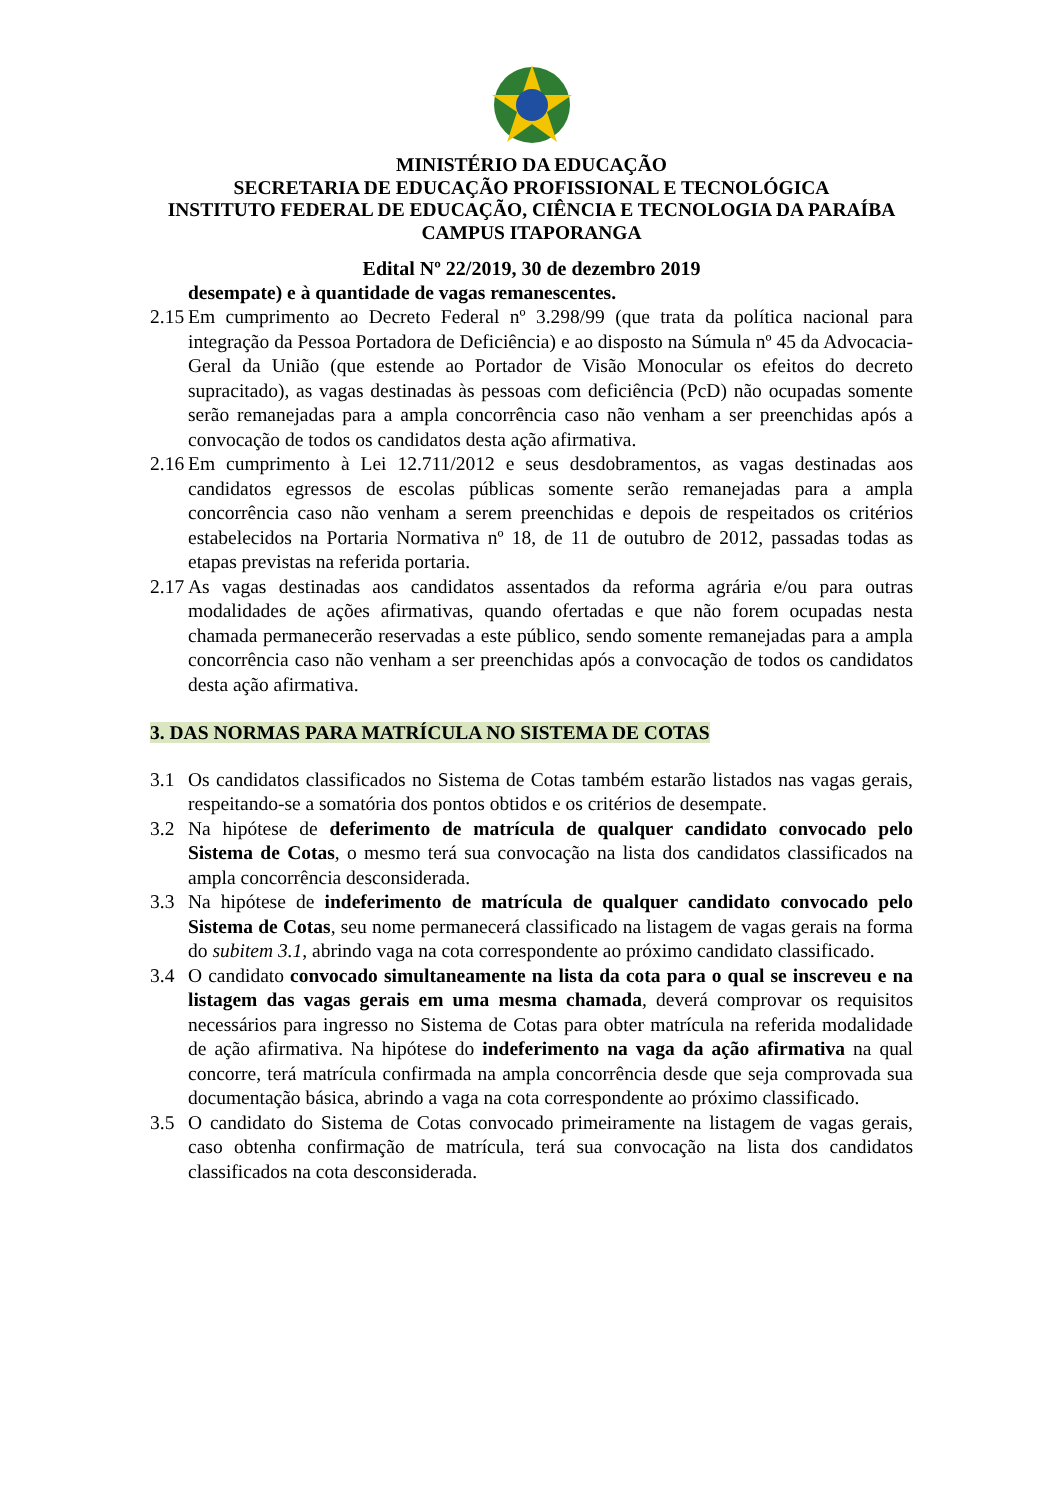MINISTÉRIO DA EDUCAÇÃO
SECRETARIA DE EDUCAÇÃO PROFISSIONAL E TECNOLÓGICA
INSTITUTO FEDERAL DE EDUCAÇÃO, CIÊNCIA E TECNOLOGIA DA PARAÍBA
CAMPUS ITAPORANGA
Edital Nº 22/2019, 30 de dezembro 2019
desempate) e à quantidade de vagas remanescentes.
2.15
Em cumprimento ao Decreto Federal nº 3.298/99 (que trata da política nacional para integração da Pessoa Portadora de Deficiência) e ao disposto na Súmula nº 45 da Advocacia-Geral da União (que estende ao Portador de Visão Monocular os efeitos do decreto supracitado), as vagas destinadas às pessoas com deficiência (PcD) não ocupadas somente serão remanejadas para a ampla concorrência caso não venham a ser preenchidas após a convocação de todos os candidatos desta ação afirmativa.
2.16
Em cumprimento à Lei 12.711/2012 e seus desdobramentos, as vagas destinadas aos candidatos egressos de escolas públicas somente serão remanejadas para a ampla concorrência caso não venham a serem preenchidas e depois de respeitados os critérios estabelecidos na Portaria Normativa nº 18, de 11 de outubro de 2012, passadas todas as etapas previstas na referida portaria.
2.17
As vagas destinadas aos candidatos assentados da reforma agrária e/ou para outras modalidades de ações afirmativas, quando ofertadas e que não forem ocupadas nesta chamada permanecerão reservadas a este público, sendo somente remanejadas para a ampla concorrência caso não venham a ser preenchidas após a convocação de todos os candidatos desta ação afirmativa.
3. DAS NORMAS PARA MATRÍCULA NO SISTEMA DE COTAS
3.1 Os candidatos classificados no Sistema de Cotas também estarão listados nas vagas gerais, respeitando-se a somatória dos pontos obtidos e os critérios de desempate.
3.2 Na hipótese de deferimento de matrícula de qualquer candidato convocado pelo Sistema de Cotas, o mesmo terá sua convocação na lista dos candidatos classificados na ampla concorrência desconsiderada.
3.3 Na hipótese de indeferimento de matrícula de qualquer candidato convocado pelo Sistema de Cotas, seu nome permanecerá classificado na listagem de vagas gerais na forma do subitem 3.1, abrindo vaga na cota correspondente ao próximo candidato classificado.
3.4 O candidato convocado simultaneamente na lista da cota para o qual se inscreveu e na listagem das vagas gerais em uma mesma chamada, deverá comprovar os requisitos necessários para ingresso no Sistema de Cotas para obter matrícula na referida modalidade de ação afirmativa. Na hipótese do indeferimento na vaga da ação afirmativa na qual concorre, terá matrícula confirmada na ampla concorrência desde que seja comprovada sua documentação básica, abrindo a vaga na cota correspondente ao próximo classificado.
3.5 O candidato do Sistema de Cotas convocado primeiramente na listagem de vagas gerais, caso obtenha confirmação de matrícula, terá sua convocação na lista dos candidatos classificados na cota desconsiderada.